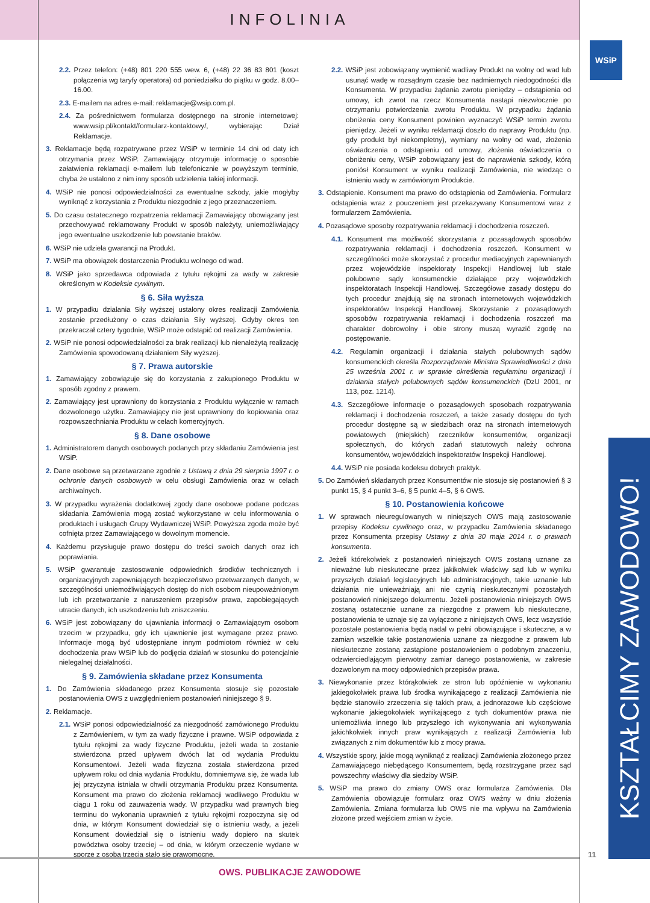INFOLINIA
WSiP
2.2. Przez telefon: (+48) 801 220 555 wew. 6, (+48) 22 36 83 801 (koszt połączenia wg taryfy operatora) od poniedziałku do piątku w godz. 8.00–16.00.
2.3. E-mailem na adres e-mail: reklamacje@wsip.com.pl.
2.4. Za pośrednictwem formularza dostępnego na stronie internetowej: www.wsip.pl/kontakt/formularz-kontaktowy/, wybierając Dział Reklamacje.
3. Reklamacje będą rozpatrywane przez WSiP w terminie 14 dni od daty ich otrzymania przez WSiP. Zamawiający otrzymuje informację o sposobie załatwienia reklamacji e-mailem lub telefonicznie w powyższym terminie, chyba że ustalono z nim inny sposób udzielenia takiej informacji.
4. WSiP nie ponosi odpowiedzialności za ewentualne szkody, jakie mogłyby wyniknąć z korzystania z Produktu niezgodnie z jego przeznaczeniem.
5. Do czasu ostatecznego rozpatrzenia reklamacji Zamawiający obowiązany jest przechowywać reklamowany Produkt w sposób należyty, uniemożliwiający jego ewentualne uszkodzenie lub powstanie braków.
6. WSiP nie udziela gwarancji na Produkt.
7. WSiP ma obowiązek dostarczenia Produktu wolnego od wad.
8. WSiP jako sprzedawca odpowiada z tytułu rękojmi za wady w zakresie określonym w Kodeksie cywilnym.
§ 6. Siła wyższa
1. W przypadku działania Siły wyższej ustalony okres realizacji Zamówienia zostanie przedłużony o czas działania Siły wyższej. Gdyby okres ten przekraczał cztery tygodnie, WSiP może odstąpić od realizacji Zamówienia.
2. WSiP nie ponosi odpowiedzialności za brak realizacji lub nienależytą realizację Zamówienia spowodowaną działaniem Siły wyższej.
§ 7. Prawa autorskie
1. Zamawiający zobowiązuje się do korzystania z zakupionego Produktu w sposób zgodny z prawem.
2. Zamawiający jest uprawniony do korzystania z Produktu wyłącznie w ramach dozwolonego użytku. Zamawiający nie jest uprawniony do kopiowania oraz rozpowszechniania Produktu w celach komercyjnych.
§ 8. Dane osobowe
1. Administratorem danych osobowych podanych przy składaniu Zamówienia jest WSiP.
2. Dane osobowe są przetwarzane zgodnie z Ustawą z dnia 29 sierpnia 1997 r. o ochronie danych osobowych w celu obsługi Zamówienia oraz w celach archiwalnych.
3. W przypadku wyrażenia dodatkowej zgody dane osobowe podane podczas składania Zamówienia mogą zostać wykorzystane w celu informowania o produktach i usługach Grupy Wydawniczej WSiP. Powyższa zgoda może być cofnięta przez Zamawiającego w dowolnym momencie.
4. Każdemu przysługuje prawo dostępu do treści swoich danych oraz ich poprawiania.
5. WSiP gwarantuje zastosowanie odpowiednich środków technicznych i organizacyjnych zapewniających bezpieczeństwo przetwarzanych danych, w szczególności uniemożliwiających dostęp do nich osobom nieupoważnionym lub ich przetwarzanie z naruszeniem przepisów prawa, zapobiegających utracie danych, ich uszkodzeniu lub zniszczeniu.
6. WSiP jest zobowiązany do ujawniania informacji o Zamawiającym osobom trzecim w przypadku, gdy ich ujawnienie jest wymagane przez prawo. Informacje mogą być udostępniane innym podmiotom również w celu dochodzenia praw WSiP lub do podjęcia działań w stosunku do potencjalnie nielegalnej działalności.
§ 9. Zamówienia składane przez Konsumenta
1. Do Zamówienia składanego przez Konsumenta stosuje się pozostałe postanowienia OWS z uwzględnieniem postanowień niniejszego § 9.
2. Reklamacje.
2.1. WSiP ponosi odpowiedzialność za niezgodność zamówionego Produktu z Zamówieniem, w tym za wady fizyczne i prawne. WSiP odpowiada z tytułu rękojmi za wady fizyczne Produktu, jeżeli wada ta zostanie stwierdzona przed upływem dwóch lat od wydania Produktu Konsumentowi. Jeżeli wada fizyczna została stwierdzona przed upływem roku od dnia wydania Produktu, domniemywa się, że wada lub jej przyczyna istniała w chwili otrzymania Produktu przez Konsumenta. Konsument ma prawo do złożenia reklamacji wadliwego Produktu w ciągu 1 roku od zauważenia wady. W przypadku wad prawnych bieg terminu do wykonania uprawnień z tytułu rękojmi rozpoczyna się od dnia, w którym Konsument dowiedział się o istnieniu wady, a jeżeli Konsument dowiedział się o istnieniu wady dopiero na skutek powództwa osoby trzeciej – od dnia, w którym orzeczenie wydane w sporze z osobą trzecią stało się prawomocne.
2.2. WSiP jest zobowiązany wymienić wadliwy Produkt na wolny od wad lub usunąć wadę w rozsądnym czasie bez nadmiernych niedogodności dla Konsumenta. W przypadku żądania zwrotu pieniędzy – odstąpienia od umowy, ich zwrot na rzecz Konsumenta nastąpi niezwłocznie po otrzymaniu potwierdzenia zwrotu Produktu. W przypadku żądania obniżenia ceny Konsument powinien wyznaczyć WSiP termin zwrotu pieniędzy. Jeżeli w wyniku reklamacji doszło do naprawy Produktu (np. gdy produkt był niekompletny), wymiany na wolny od wad, złożenia oświadczenia o odstąpieniu od umowy, złożenia oświadczenia o obniżeniu ceny, WSiP zobowiązany jest do naprawienia szkody, którą poniósł Konsument w wyniku realizacji Zamówienia, nie wiedząc o istnieniu wady w zamówionym Produkcie.
3. Odstąpienie. Konsument ma prawo do odstąpienia od Zamówienia. Formularz odstąpienia wraz z pouczeniem jest przekazywany Konsumentowi wraz z formularzem Zamówienia.
4. Pozasądowe sposoby rozpatrywania reklamacji i dochodzenia roszczeń.
4.1. Konsument ma możliwość skorzystania z pozasądowych sposobów rozpatrywania reklamacji i dochodzenia roszczeń. Konsument w szczególności może skorzystać z procedur mediacyjnych zapewnianych przez wojewódzkie inspektoraty Inspekcji Handlowej lub stałe polubowne sądy konsumenckie działające przy wojewódzkich inspektoratach Inspekcji Handlowej. Szczegółowe zasady dostępu do tych procedur znajdują się na stronach internetowych wojewódzkich inspektoratów Inspekcji Handlowej. Skorzystanie z pozasądowych sposobów rozpatrywania reklamacji i dochodzenia roszczeń ma charakter dobrowolny i obie strony muszą wyrazić zgodę na postępowanie.
4.2. Regulamin organizacji i działania stałych polubownych sądów konsumenckich określa Rozporządzenie Ministra Sprawiedliwości z dnia 25 września 2001 r. w sprawie określenia regulaminu organizacji i działania stałych polubownych sądów konsumenckich (DzU 2001, nr 113, poz. 1214).
4.3. Szczegółowe informacje o pozasądowych sposobach rozpatrywania reklamacji i dochodzenia roszczeń, a także zasady dostępu do tych procedur dostępne są w siedzibach oraz na stronach internetowych powiatowych (miejskich) rzeczników konsumentów, organizacji społecznych, do których zadań statutowych należy ochrona konsumentów, wojewódzkich inspektoratów Inspekcji Handlowej.
4.4. WSiP nie posiada kodeksu dobrych praktyk.
5. Do Zamówień składanych przez Konsumentów nie stosuje się postanowień § 3 punkt 15, § 4 punkt 3–6, § 5 punkt 4–5, § 6 OWS.
§ 10. Postanowienia końcowe
1. W sprawach nieuregulowanych w niniejszych OWS mają zastosowanie przepisy Kodeksu cywilnego oraz, w przypadku Zamówienia składanego przez Konsumenta przepisy Ustawy z dnia 30 maja 2014 r. o prawach konsumenta.
2. Jeżeli którekolwiek z postanowień niniejszych OWS zostaną uznane za nieważne lub nieskuteczne przez jakikolwiek właściwy sąd lub w wyniku przyszłych działań legislacyjnych lub administracyjnych, takie uznanie lub działania nie unieważniają ani nie czynią nieskutecznymi pozostałych postanowień niniejszego dokumentu. Jeżeli postanowienia niniejszych OWS zostaną ostatecznie uznane za niezgodne z prawem lub nieskuteczne, postanowienia te uznaje się za wyłączone z niniejszych OWS, lecz wszystkie pozostałe postanowienia będą nadal w pełni obowiązujące i skuteczne, a w zamian wszelkie takie postanowienia uznane za niezgodne z prawem lub nieskuteczne zostaną zastąpione postanowieniem o podobnym znaczeniu, odzwierciedlającym pierwotny zamiar danego postanowienia, w zakresie dozwolonym na mocy odpowiednich przepisów prawa.
3. Niewykonanie przez którąkolwiek ze stron lub opóźnienie w wykonaniu jakiegokolwiek prawa lub środka wynikającego z realizacji Zamówienia nie będzie stanowiło zrzeczenia się takich praw, a jednorazowe lub częściowe wykonanie jakiegokolwiek wynikającego z tych dokumentów prawa nie uniemożliwia innego lub przyszłego ich wykonywania ani wykonywania jakichkolwiek innych praw wynikających z realizacji Zamówienia lub związanych z nim dokumentów lub z mocy prawa.
4. Wszystkie spory, jakie mogą wyniknąć z realizacji Zamówienia złożonego przez Zamawiającego niebędącego Konsumentem, będą rozstrzygane przez sąd powszechny właściwy dla siedziby WSiP.
5. WSiP ma prawo do zmiany OWS oraz formularza Zamówienia. Dla Zamówienia obowiązuje formularz oraz OWS ważny w dniu złożenia Zamówienia. Zmiana formularza lub OWS nie ma wpływu na Zamówienia złożone przed wejściem zmian w życie.
KSZTAŁCIMY ZAWODOWO!
11
OWS. PUBLIKACJE ZAWODOWE